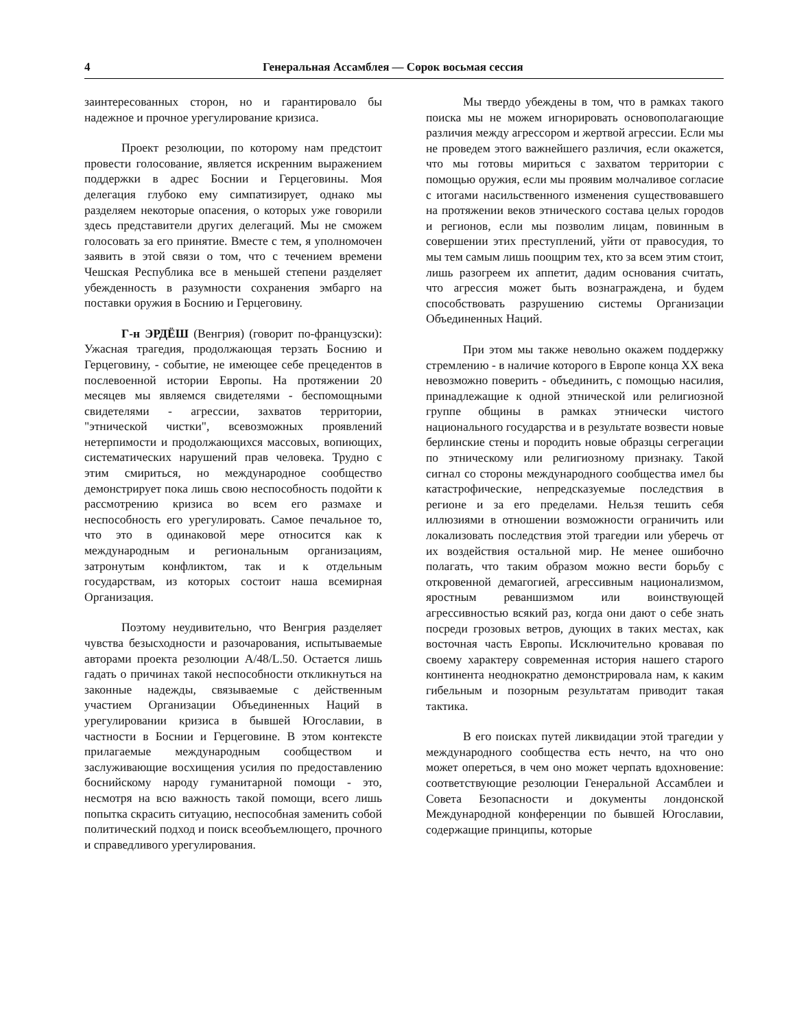4 Генеральная Ассамблея — Сорок восьмая сессия
заинтересованных сторон, но и гарантировало бы надежное и прочное урегулирование кризиса.
Проект резолюции, по которому нам предстоит провести голосование, является искренним выражением поддержки в адрес Боснии и Герцеговины. Моя делегация глубоко ему симпатизирует, однако мы разделяем некоторые опасения, о которых уже говорили здесь представители других делегаций. Мы не сможем голосовать за его принятие. Вместе с тем, я уполномочен заявить в этой связи о том, что с течением времени Чешская Республика все в меньшей степени разделяет убежденность в разумности сохранения эмбарго на поставки оружия в Боснию и Герцеговину.
Г-н ЭРДЁШ (Венгрия) (говорит по-французски): Ужасная трагедия, продолжающая терзать Боснию и Герцеговину, - событие, не имеющее себе прецедентов в послевоенной истории Европы. На протяжении 20 месяцев мы являемся свидетелями - беспомощными свидетелями - агрессии, захватов территории, "этнической чистки", всевозможных проявлений нетерпимости и продолжающихся массовых, вопиющих, систематических нарушений прав человека. Трудно с этим смириться, но международное сообщество демонстрирует пока лишь свою неспособность подойти к рассмотрению кризиса во всем его размахе и неспособность его урегулировать. Самое печальное то, что это в одинаковой мере относится как к международным и региональным организациям, затронутым конфликтом, так и к отдельным государствам, из которых состоит наша всемирная Организация.
Поэтому неудивительно, что Венгрия разделяет чувства безысходности и разочарования, испытываемые авторами проекта резолюции A/48/L.50. Остается лишь гадать о причинах такой неспособности откликнуться на законные надежды, связываемые с действенным участием Организации Объединенных Наций в урегулировании кризиса в бывшей Югославии, в частности в Боснии и Герцеговине. В этом контексте прилагаемые международным сообществом и заслуживающие восхищения усилия по предоставлению боснийскому народу гуманитарной помощи - это, несмотря на всю важность такой помощи, всего лишь попытка скрасить ситуацию, неспособная заменить собой политический подход и поиск всеобъемлющего, прочного и справедливого урегулирования.
Мы твердо убеждены в том, что в рамках такого поиска мы не можем игнорировать основополагающие различия между агрессором и жертвой агрессии. Если мы не проведем этого важнейшего различия, если окажется, что мы готовы мириться с захватом территории с помощью оружия, если мы проявим молчаливое согласие с итогами насильственного изменения существовавшего на протяжении веков этнического состава целых городов и регионов, если мы позволим лицам, повинным в совершении этих преступлений, уйти от правосудия, то мы тем самым лишь поощрим тех, кто за всем этим стоит, лишь разогреем их аппетит, дадим основания считать, что агрессия может быть вознаграждена, и будем способствовать разрушению системы Организации Объединенных Наций.
При этом мы также невольно окажем поддержку стремлению - в наличие которого в Европе конца XX века невозможно поверить - объединить, с помощью насилия, принадлежащие к одной этнической или религиозной группе общины в рамках этнически чистого национального государства и в результате возвести новые берлинские стены и породить новые образцы сегрегации по этническому или религиозному признаку. Такой сигнал со стороны международного сообщества имел бы катастрофические, непредсказуемые последствия в регионе и за его пределами. Нельзя тешить себя иллюзиями в отношении возможности ограничить или локализовать последствия этой трагедии или уберечь от их воздействия остальной мир. Не менее ошибочно полагать, что таким образом можно вести борьбу с откровенной демагогией, агрессивным национализмом, яростным реваншизмом или воинствующей агрессивностью всякий раз, когда они дают о себе знать посреди грозовых ветров, дующих в таких местах, как восточная часть Европы. Исключительно кровавая по своему характеру современная история нашего старого континента неоднократно демонстрировала нам, к каким гибельным и позорным результатам приводит такая тактика.
В его поисках путей ликвидации этой трагедии у международного сообщества есть нечто, на что оно может опереться, в чем оно может черпать вдохновение: соответствующие резолюции Генеральной Ассамблеи и Совета Безопасности и документы лондонской Международной конференции по бывшей Югославии, содержащие принципы, которые